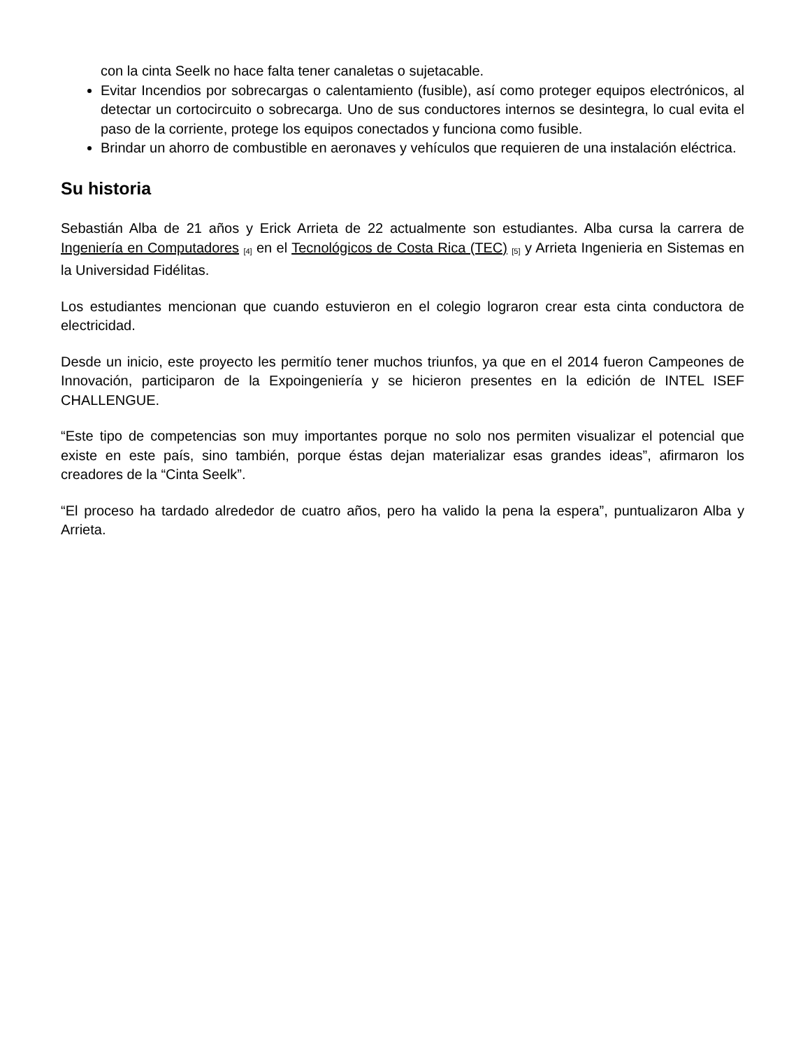con la cinta Seelk no hace falta tener canaletas o sujetacable.
Evitar Incendios por sobrecargas o calentamiento (fusible), así como proteger equipos electrónicos, al detectar un cortocircuito o sobrecarga. Uno de sus conductores internos se desintegra, lo cual evita el paso de la corriente, protege los equipos conectados y funciona como fusible.
Brindar un ahorro de combustible en aeronaves y vehículos que requieren de una instalación eléctrica.
Su historia
Sebastián Alba de 21 años y Erick Arrieta de 22 actualmente son estudiantes. Alba cursa la carrera de Ingeniería en Computadores <sup>[4]</sup> en el Tecnológicos de Costa Rica (TEC) <sup>[5]</sup> y Arrieta Ingenieria en Sistemas en la Universidad Fidélitas.
Los estudiantes mencionan que cuando estuvieron en el colegio lograron crear esta cinta conductora de electricidad.
Desde un inicio, este proyecto les permitío tener muchos triunfos, ya que en el 2014 fueron Campeones de Innovación, participaron de la Expoingeniería y se hicieron presentes en la edición de INTEL ISEF CHALLENGUE.
“Este tipo de competencias son muy importantes porque no solo nos permiten visualizar el potencial que existe en este país, sino también, porque éstas dejan materializar esas grandes ideas”, afirmaron los creadores de la “Cinta Seelk”.
“El proceso ha tardado alrededor de cuatro años, pero ha valido la pena la espera”, puntualizaron Alba y Arrieta.